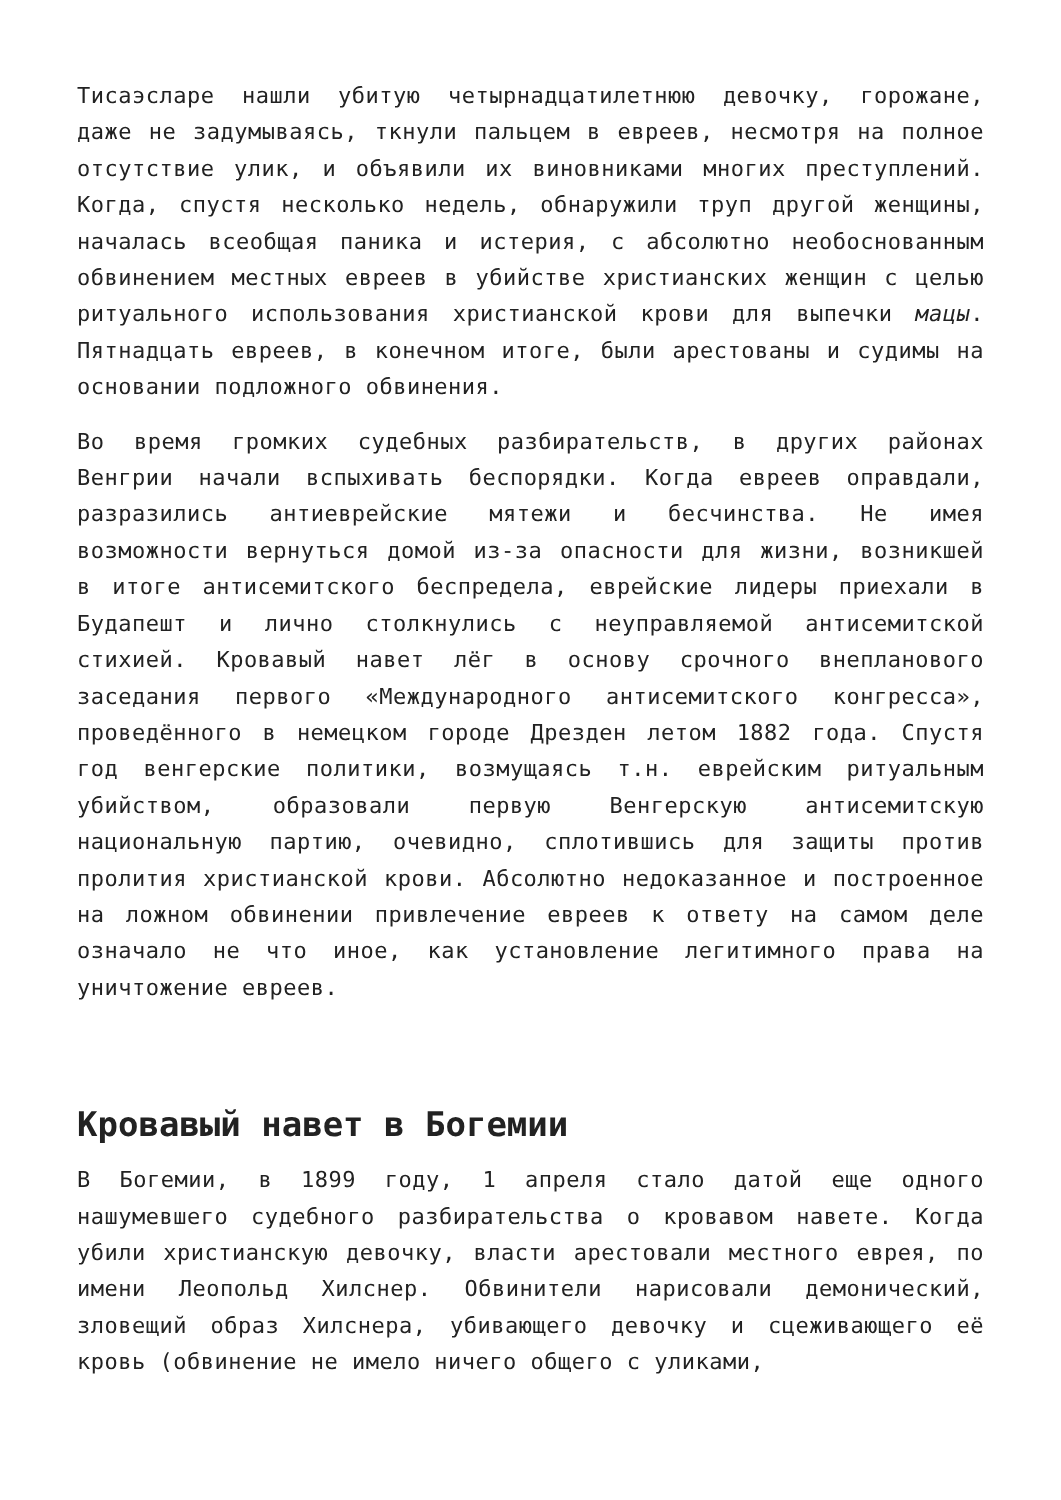Тисаэсларе нашли убитую четырнадцатилетнюю девочку, горожане, даже не задумываясь, ткнули пальцем в евреев, несмотря на полное отсутствие улик, и объявили их виновниками многих преступлений. Когда, спустя несколько недель, обнаружили труп другой женщины, началась всеобщая паника и истерия, с абсолютно необоснованным обвинением местных евреев в убийстве христианских женщин с целью ритуального использования христианской крови для выпечки мацы. Пятнадцать евреев, в конечном итоге, были арестованы и судимы на основании подложного обвинения.
Во время громких судебных разбирательств, в других районах Венгрии начали вспыхивать беспорядки. Когда евреев оправдали, разразились антиеврейские мятежи и бесчинства. Не имея возможности вернуться домой из-за опасности для жизни, возникшей в итоге антисемитского беспредела, еврейские лидеры приехали в Будапешт и лично столкнулись с неуправляемой антисемитской стихией. Кровавый навет лёг в основу срочного внепланового заседания первого «Международного антисемитского конгресса», проведённого в немецком городе Дрезден летом 1882 года. Спустя год венгерские политики, возмущаясь т.н. еврейским ритуальным убийством, образовали первую Венгерскую антисемитскую национальную партию, очевидно, сплотившись для защиты против пролития христианской крови. Абсолютно недоказанное и построенное на ложном обвинении привлечение евреев к ответу на самом деле означало не что иное, как установление легитимного права на уничтожение евреев.
Кровавый навет в Богемии
В Богемии, в 1899 году, 1 апреля стало датой еще одного нашумевшего судебного разбирательства о кровавом навете. Когда убили христианскую девочку, власти арестовали местного еврея, по имени Леопольд Хилснер. Обвинители нарисовали демонический, зловещий образ Хилснера, убивающего девочку и сцеживающего её кровь (обвинение не имело ничего общего с уликами,